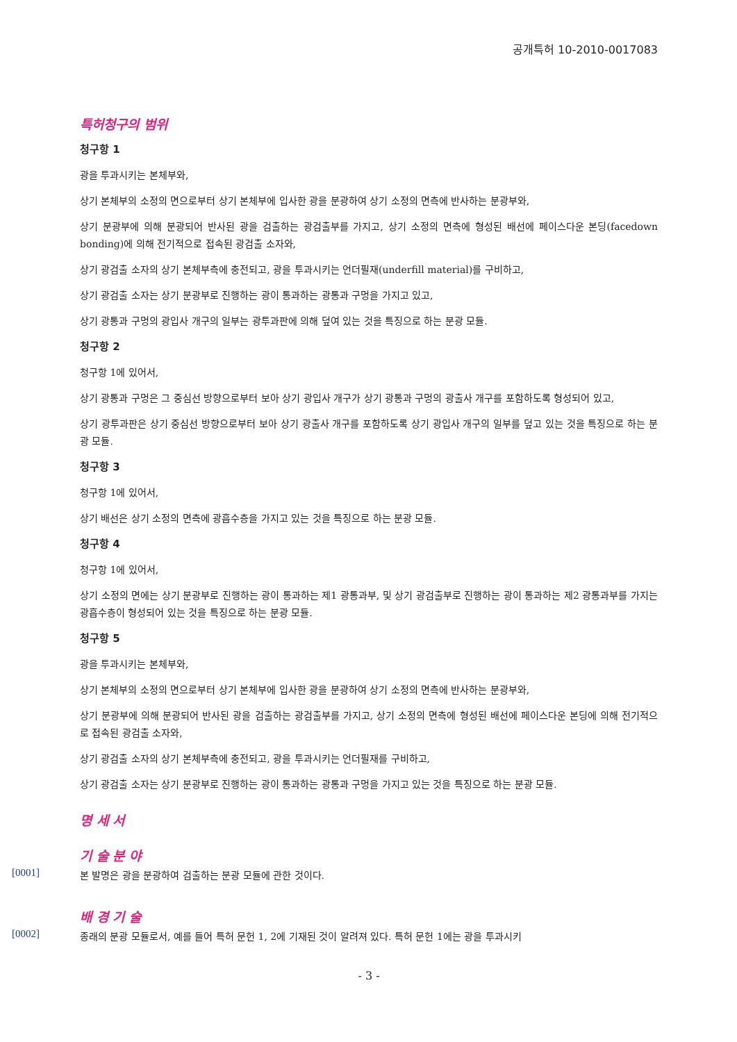공개특허 10-2010-0017083
특허청구의 범위
청구항 1
광을 투과시키는 본체부와,
상기 본체부의 소정의 면으로부터 상기 본체부에 입사한 광을 분광하여 상기 소정의 면측에 반사하는 분광부와,
상기 분광부에 의해 분광되어 반사된 광을 검출하는 광검출부를 가지고, 상기 소정의 면측에 형성된 배선에 페이스다운 본딩(facedown bonding)에 의해 전기적으로 접속된 광검출 소자와,
상기 광검출 소자의 상기 본체부측에 충전되고, 광을 투과시키는 언더필재(underfill material)를 구비하고,
상기 광검출 소자는 상기 분광부로 진행하는 광이 통과하는 광통과 구멍을 가지고 있고,
상기 광통과 구멍의 광입사 개구의 일부는 광투과판에 의해 덮여 있는 것을 특징으로 하는 분광 모듈.
청구항 2
청구항 1에 있어서,
상기 광통과 구멍은 그 중심선 방향으로부터 보아 상기 광입사 개구가 상기 광통과 구멍의 광출사 개구를 포함하도록 형성되어 있고,
상기 광투과판은 상기 중심선 방향으로부터 보아 상기 광출사 개구를 포함하도록 상기 광입사 개구의 일부를 덮고 있는 것을 특징으로 하는 분광 모듈.
청구항 3
청구항 1에 있어서,
상기 배선은 상기 소정의 면측에 광흡수층을 가지고 있는 것을 특징으로 하는 분광 모듈.
청구항 4
청구항 1에 있어서,
상기 소정의 면에는 상기 분광부로 진행하는 광이 통과하는 제1 광통과부, 및 상기 광검출부로 진행하는 광이 통과하는 제2 광통과부를 가지는 광흡수층이 형성되어 있는 것을 특징으로 하는 분광 모듈.
청구항 5
광을 투과시키는 본체부와,
상기 본체부의 소정의 면으로부터 상기 본체부에 입사한 광을 분광하여 상기 소정의 면측에 반사하는 분광부와,
상기 분광부에 의해 분광되어 반사된 광을 검출하는 광검출부를 가지고, 상기 소정의 면측에 형성된 배선에 페이스다운 본딩에 의해 전기적으로 접속된 광검출 소자와,
상기 광검출 소자의 상기 본체부측에 충전되고, 광을 투과시키는 언더필재를 구비하고,
상기 광검출 소자는 상기 분광부로 진행하는 광이 통과하는 광통과 구멍을 가지고 있는 것을 특징으로 하는 분광 모듈.
명 세 서
기 술 분 야
[0001]
본 발명은 광을 분광하여 검출하는 분광 모듈에 관한 것이다.
배 경 기 술
[0002]
종래의 분광 모듈로서, 예를 들어 특허 문헌 1, 2에 기재된 것이 알려져 있다. 특허 문헌 1에는 광을 투과시키
- 3 -